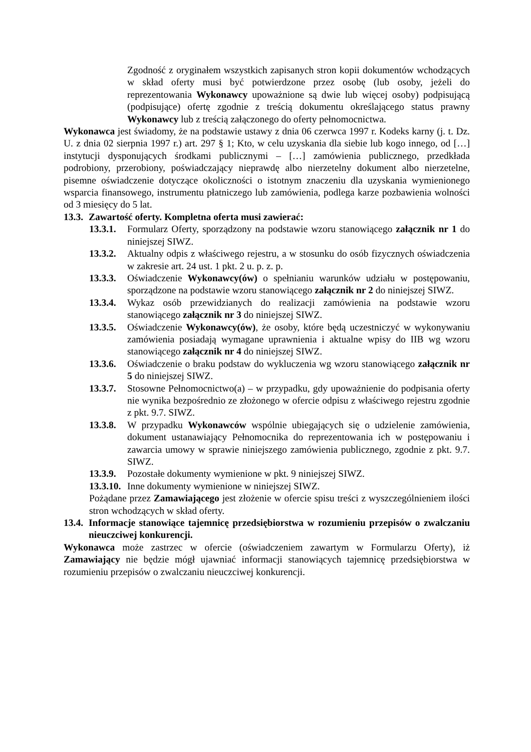Zgodność z oryginałem wszystkich zapisanych stron kopii dokumentów wchodzących w skład oferty musi być potwierdzone przez osobę (lub osoby, jeżeli do reprezentowania Wykonawcy upoważnione są dwie lub więcej osoby) podpisującą (podpisujące) ofertę zgodnie z treścią dokumentu określającego status prawny Wykonawcy lub z treścią załączonego do oferty pełnomocnictwa.
Wykonawca jest świadomy, że na podstawie ustawy z dnia 06 czerwca 1997 r. Kodeks karny (j. t. Dz. U. z dnia 02 sierpnia 1997 r.) art. 297 § 1; Kto, w celu uzyskania dla siebie lub kogo innego, od […] instytucji dysponujących środkami publicznymi – […] zamówienia publicznego, przedkłada podrobiony, przerobiony, poświadczający nieprawdę albo nierzetelny dokument albo nierzetelne, pisemne oświadczenie dotyczące okoliczności o istotnym znaczeniu dla uzyskania wymienionego wsparcia finansowego, instrumentu płatniczego lub zamówienia, podlega karze pozbawienia wolności od 3 miesięcy do 5 lat.
13.3. Zawartość oferty. Kompletna oferta musi zawierać:
13.3.1. Formularz Oferty, sporządzony na podstawie wzoru stanowiącego załącznik nr 1 do niniejszej SIWZ.
13.3.2. Aktualny odpis z właściwego rejestru, a w stosunku do osób fizycznych oświadczenia w zakresie art. 24 ust. 1 pkt. 2 u. p. z. p.
13.3.3. Oświadczenie Wykonawcy(ów) o spełnianiu warunków udziału w postępowaniu, sporządzone na podstawie wzoru stanowiącego załącznik nr 2 do niniejszej SIWZ.
13.3.4. Wykaz osób przewidzianych do realizacji zamówienia na podstawie wzoru stanowiącego załącznik nr 3 do niniejszej SIWZ.
13.3.5. Oświadczenie Wykonawcy(ów), że osoby, które będą uczestniczyć w wykonywaniu zamówienia posiadają wymagane uprawnienia i aktualne wpisy do IIB wg wzoru stanowiącego załącznik nr 4 do niniejszej SIWZ.
13.3.6. Oświadczenie o braku podstaw do wykluczenia wg wzoru stanowiącego załącznik nr 5 do niniejszej SIWZ.
13.3.7. Stosowne Pełnomocnictwo(a) – w przypadku, gdy upoważnienie do podpisania oferty nie wynika bezpośrednio ze złożonego w ofercie odpisu z właściwego rejestru zgodnie z pkt. 9.7. SIWZ.
13.3.8. W przypadku Wykonawców wspólnie ubiegających się o udzielenie zamówienia, dokument ustanawiający Pełnomocnika do reprezentowania ich w postępowaniu i zawarcia umowy w sprawie niniejszego zamówienia publicznego, zgodnie z pkt. 9.7. SIWZ.
13.3.9. Pozostałe dokumenty wymienione w pkt. 9 niniejszej SIWZ.
13.3.10. Inne dokumenty wymienione w niniejszej SIWZ.
Pożądane przez Zamawiającego jest złożenie w ofercie spisu treści z wyszczególnieniem ilości stron wchodzących w skład oferty.
13.4. Informacje stanowiące tajemnicę przedsiębiorstwa w rozumieniu przepisów o zwalczaniu nieuczciwej konkurencji.
Wykonawca może zastrzec w ofercie (oświadczeniem zawartym w Formularzu Oferty), iż Zamawiający nie będzie mógł ujawniać informacji stanowiących tajemnicę przedsiębiorstwa w rozumieniu przepisów o zwalczaniu nieuczciwej konkurencji.